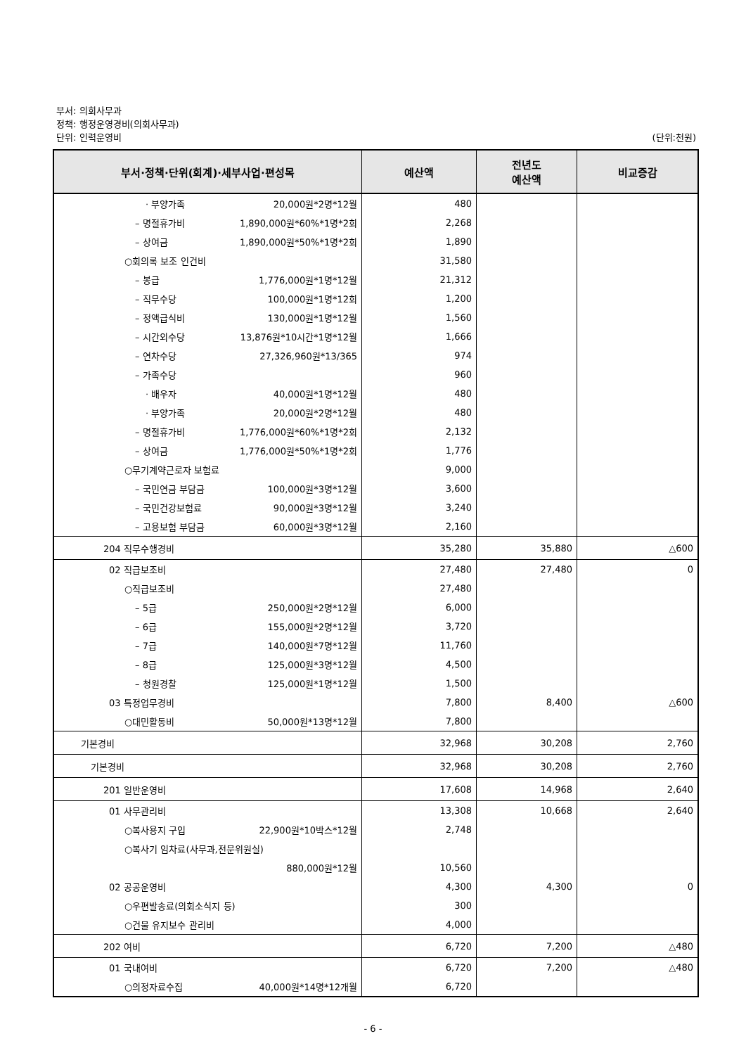부서: 의회사무과
정책: 행정운영경비(의회사무과)
단위: 인력운영비 (단위:천원)
| 부서·정책·단위(회계)·세부사업·편성목 | 예산액 | 전년도 예산액 | 비교증감 |
| --- | --- | --- | --- |
| · 부양가족 20,000원*2명*12월 | 480 | | |
| – 명절휴가비 1,890,000원*60%*1명*2회 | 2,268 | | |
| – 상여금 1,890,000원*50%*1명*2회 | 1,890 | | |
| ○회의록 보조 인건비 | 31,580 | | |
| – 봉급 1,776,000원*1명*12월 | 21,312 | | |
| – 직무수당 100,000원*1명*12회 | 1,200 | | |
| – 정액급식비 130,000원*1명*12월 | 1,560 | | |
| – 시간외수당 13,876원*10시간*1명*12월 | 1,666 | | |
| – 연차수당 27,326,960원*13/365 | 974 | | |
| – 가족수당 | 960 | | |
| · 배우자 40,000원*1명*12월 | 480 | | |
| · 부양가족 20,000원*2명*12월 | 480 | | |
| – 명절휴가비 1,776,000원*60%*1명*2회 | 2,132 | | |
| – 상여금 1,776,000원*50%*1명*2회 | 1,776 | | |
| ○무기계약근로자 보험료 | 9,000 | | |
| – 국민연금 부담금 100,000원*3명*12월 | 3,600 | | |
| – 국민건강보험료 90,000원*3명*12월 | 3,240 | | |
| – 고용보험 부담금 60,000원*3명*12월 | 2,160 | | |
| 204 직무수행경비 | 35,280 | 35,880 | △600 |
| 02 직급보조비 | 27,480 | 27,480 | 0 |
| ○직급보조비 | 27,480 | | |
| – 5급 250,000원*2명*12월 | 6,000 | | |
| – 6급 155,000원*2명*12월 | 3,720 | | |
| – 7급 140,000원*7명*12월 | 11,760 | | |
| – 8급 125,000원*3명*12월 | 4,500 | | |
| – 청원경찰 125,000원*1명*12월 | 1,500 | | |
| 03 특정업무경비 | 7,800 | 8,400 | △600 |
| ○대민활동비 50,000원*13명*12월 | 7,800 | | |
| 기본경비 | 32,968 | 30,208 | 2,760 |
| 기본경비 | 32,968 | 30,208 | 2,760 |
| 201 일반운영비 | 17,608 | 14,968 | 2,640 |
| 01 사무관리비 | 13,308 | 10,668 | 2,640 |
| ○복사용지 구입 22,900원*10박스*12월 | 2,748 | | |
| ○복사기 임차료(사무과,전문위원실) | | | |
| 880,000원*12월 | 10,560 | | |
| 02 공공운영비 | 4,300 | 4,300 | 0 |
| ○우편발송료(의회소식지 등) | 300 | | |
| ○건물 유지보수 관리비 | 4,000 | | |
| 202 여비 | 6,720 | 7,200 | △480 |
| 01 국내여비 | 6,720 | 7,200 | △480 |
| ○의정자료수집 40,000원*14명*12개월 | 6,720 | | |
- 6 -